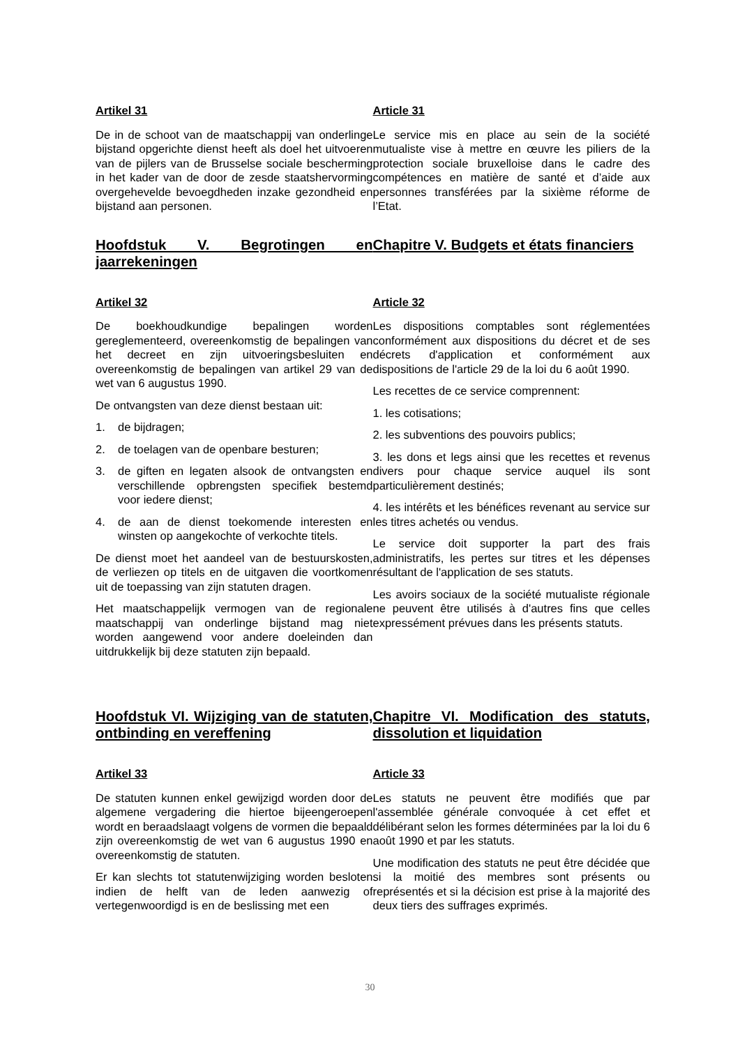Artikel 31
De in de schoot van de maatschappij van onderlinge bijstand opgerichte dienst heeft als doel het uitvoeren van de pijlers van de Brusselse sociale bescherming in het kader van de door de zesde staatshervorming overgehevelde bevoegdheden inzake gezondheid en bijstand aan personen.
Article 31
Le service mis en place au sein de la société mutualiste vise à mettre en œuvre les piliers de la protection sociale bruxelloise dans le cadre des compétences en matière de santé et d’aide aux personnes transférées par la sixième réforme de l’Etat.
Hoofdstuk V. Begrotingen en jaarrekeningen
Chapitre V. Budgets et états financiers
Artikel 32
De boekhoudkundige bepalingen worden gereglementeerd, overeenkomstig de bepalingen van het decreet en zijn uitvoeringsbesluiten en overeenkomstig de bepalingen van artikel 29 van de wet van 6 augustus 1990.
De ontvangsten van deze dienst bestaan uit:
1. de bijdragen;
2. de toelagen van de openbare besturen;
3. de giften en legaten alsook de ontvangsten en verschillende opbrengsten specifiek bestemd voor iedere dienst;
4. de aan de dienst toekomende interesten en winsten op aangekochte of verkochte titels.
De dienst moet het aandeel van de bestuurskosten, de verliezen op titels en de uitgaven die voortkomen uit de toepassing van zijn statuten dragen.
Het maatschappelijk vermogen van de regionale maatschappij van onderlinge bijstand mag niet worden aangewend voor andere doeleinden dan uitdrukkelijk bij deze statuten zijn bepaald.
Article 32
Les dispositions comptables sont réglementées conformément aux dispositions du décret et de ses décrets d'application et conformément aux dispositions de l'article 29 de la loi du 6 août 1990.
Les recettes de ce service comprennent:
1. les cotisations;
2. les subventions des pouvoirs publics;
3. les dons et legs ainsi que les recettes et revenus divers pour chaque service auquel ils sont particulièrement destinés;
4. les intérêts et les bénéfices revenant au service sur les titres achetés ou vendus.
Le service doit supporter la part des frais administratifs, les pertes sur titres et les dépenses résultant de l'application de ses statuts.
Les avoirs sociaux de la société mutualiste régionale ne peuvent être utilisés à d'autres fins que celles expressément prévues dans les présents statuts.
Hoofdstuk VI. Wijziging van de statuten, ontbinding en vereffening
Chapitre VI. Modification des statuts, dissolution et liquidation
Artikel 33
De statuten kunnen enkel gewijzigd worden door de algemene vergadering die hiertoe bijeengeroepen wordt en beraadslaagt volgens de vormen die bepaald zijn overeenkomstig de wet van 6 augustus 1990 en overeenkomstig de statuten.
Er kan slechts tot statutenwijziging worden besloten indien de helft van de leden aanwezig of vertegenwoordigd is en de beslissing met een
Article 33
Les statuts ne peuvent être modifiés que par l'assemblée générale convoquée à cet effet et délibérant selon les formes déterminées par la loi du 6 août 1990 et par les statuts.
Une modification des statuts ne peut être décidée que si la moitié des membres sont présents ou représentés et si la décision est prise à la majorité des deux tiers des suffrages exprimés.
30